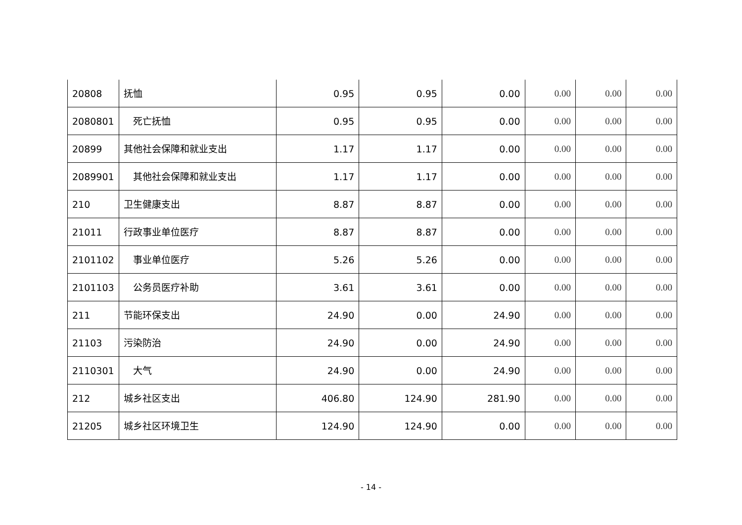| 20808 | 抚恤 | 0.95 | 0.95 | 0.00 | 0.00 | 0.00 | 0.00 |
| 2080801 | 死亡抚恤 | 0.95 | 0.95 | 0.00 | 0.00 | 0.00 | 0.00 |
| 20899 | 其他社会保障和就业支出 | 1.17 | 1.17 | 0.00 | 0.00 | 0.00 | 0.00 |
| 2089901 | 其他社会保障和就业支出 | 1.17 | 1.17 | 0.00 | 0.00 | 0.00 | 0.00 |
| 210 | 卫生健康支出 | 8.87 | 8.87 | 0.00 | 0.00 | 0.00 | 0.00 |
| 21011 | 行政事业单位医疗 | 8.87 | 8.87 | 0.00 | 0.00 | 0.00 | 0.00 |
| 2101102 | 事业单位医疗 | 5.26 | 5.26 | 0.00 | 0.00 | 0.00 | 0.00 |
| 2101103 | 公务员医疗补助 | 3.61 | 3.61 | 0.00 | 0.00 | 0.00 | 0.00 |
| 211 | 节能环保支出 | 24.90 | 0.00 | 24.90 | 0.00 | 0.00 | 0.00 |
| 21103 | 污染防治 | 24.90 | 0.00 | 24.90 | 0.00 | 0.00 | 0.00 |
| 2110301 | 大气 | 24.90 | 0.00 | 24.90 | 0.00 | 0.00 | 0.00 |
| 212 | 城乡社区支出 | 406.80 | 124.90 | 281.90 | 0.00 | 0.00 | 0.00 |
| 21205 | 城乡社区环境卫生 | 124.90 | 124.90 | 0.00 | 0.00 | 0.00 | 0.00 |
- 14 -